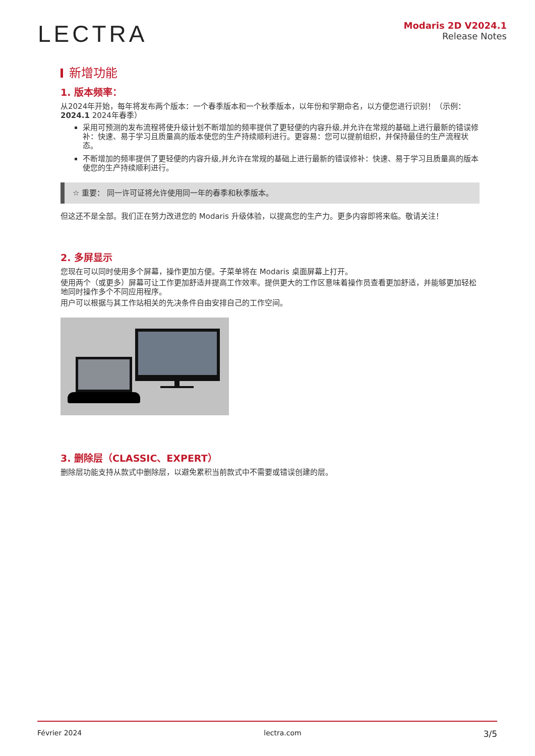LECTRA
Modaris 2D V2024.1
Release Notes
新增功能
1. 版本频率：
从2024年开始，每年将发布两个版本：一个春季版本和一个秋季版本，以年份和学期命名，以方便您进行识别！（示例：2024.1 2024年春季）
采用可预测的发布流程将使升级计划不断增加的频率提供了更轻便的内容升级,并允许在常规的基础上进行最新的错误修补：快速、易于学习且质量高的版本使您的生产持续顺利进行。更容易：您可以提前组织，并保持最佳的生产流程状态。
不断增加的频率提供了更轻便的内容升级,并允许在常规的基础上进行最新的错误修补：快速、易于学习且质量高的版本使您的生产持续顺利进行。
☆ 重要： 同一许可证将允许使用同一年的春季和秋季版本。
但这还不是全部。我们正在努力改进您的 Modaris 升级体验，以提高您的生产力。更多内容即将来临。敬请关注！
2. 多屏显示
您现在可以同时使用多个屏幕，操作更加方便。子菜单将在 Modaris 桌面屏幕上打开。
使用两个（或更多）屏幕可让工作更加舒适并提高工作效率。提供更大的工作区意味着操作员查看更加舒适，并能够更加轻松地同时操作多个不同应用程序。
用户可以根据与其工作站相关的先决条件自由安排自己的工作空间。
3. 删除层（CLASSIC、EXPERT）
删除层功能支持从款式中删除层，以避免累积当前款式中不需要或错误创建的层。
Février 2024 lectra.com 3/5